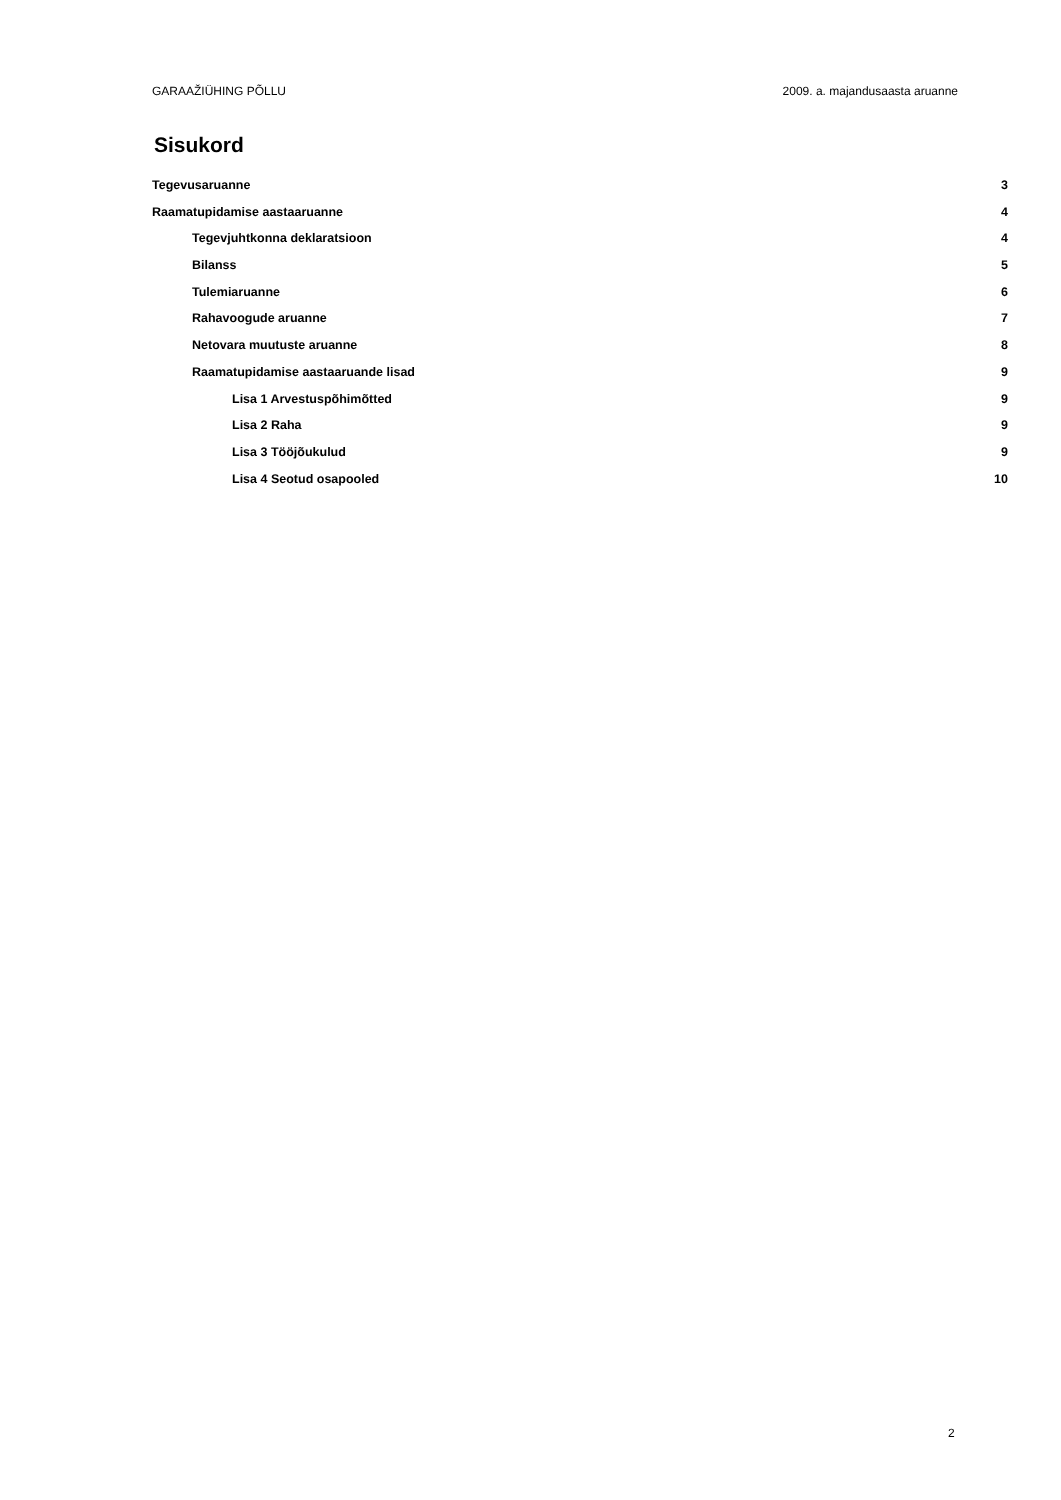GARAAŽIÜHING PÕLLU 2009. a. majandusaasta aruanne
Sisukord
Tegevusaruanne 3
Raamatupidamise aastaaruanne 4
Tegevjuhtkonna deklaratsioon 4
Bilanss 5
Tulemiaruanne 6
Rahavoogude aruanne 7
Netovara muutuste aruanne 8
Raamatupidamise aastaaruande lisad 9
Lisa 1 Arvestuspõhimõtted 9
Lisa 2 Raha 9
Lisa 3 Tööjõukulud 9
Lisa 4 Seotud osapooled 10
2